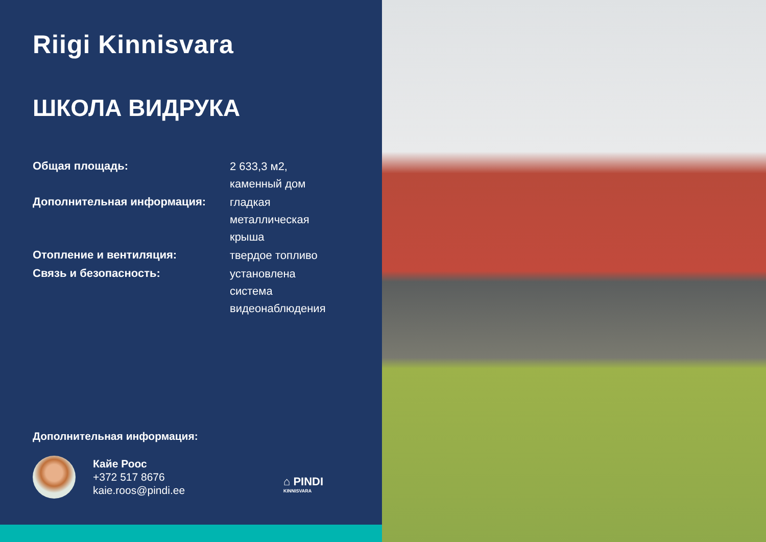Riigi Kinnisvara
ШКОЛА ВИДРУКА
| Общая площадь: | 2 633,3 м2, каменный дом |
| Дополнительная информация: | гладкая металлическая крыша |
| Отопление и вентиляция: | твердое топливо |
| Связь и безопасность: | установлена система видеонаблюдения |
Дополнительная информация:
Кайе Роос
+372 517 8676
kaie.roos@pindi.ee
⌂ PINDI
KINNISVARA